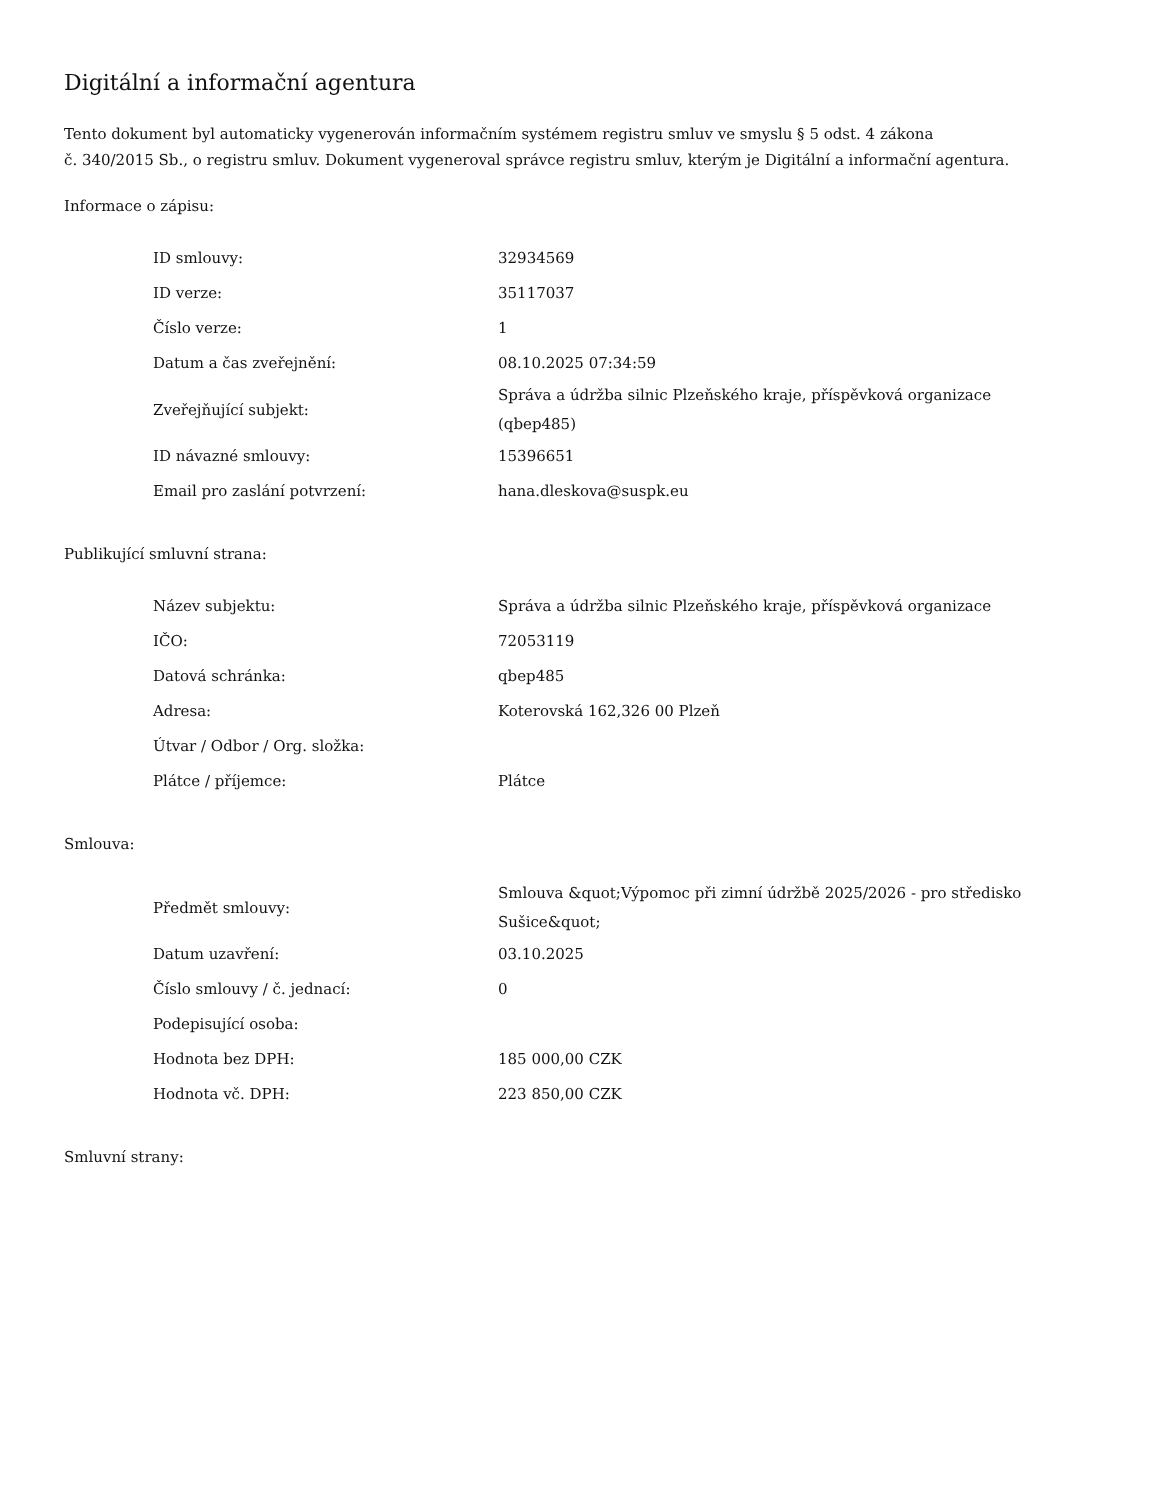Digitální a informační agentura
Tento dokument byl automaticky vygenerován informačním systémem registru smluv ve smyslu § 5 odst. 4 zákona
č. 340/2015 Sb., o registru smluv. Dokument vygeneroval správce registru smluv, kterým je Digitální a informační agentura.
Informace o zápisu:
| ID smlouvy: | 32934569 |
| ID verze: | 35117037 |
| Číslo verze: | 1 |
| Datum a čas zveřejnění: | 08.10.2025 07:34:59 |
| Zveřejňující subjekt: | Správa a údržba silnic Plzeňského kraje, příspěvková organizace (qbep485) |
| ID návazné smlouvy: | 15396651 |
| Email pro zaslání potvrzení: | hana.dleskova@suspk.eu |
Publikující smluvní strana:
| Název subjektu: | Správa a údržba silnic Plzeňského kraje, příspěvková organizace |
| IČO: | 72053119 |
| Datová schránka: | qbep485 |
| Adresa: | Koterovská 162,326 00 Plzeň |
| Útvar / Odbor / Org. složka: | |
| Plátce / příjemce: | Plátce |
Smlouva:
| Předmět smlouvy: | Smlouva &quot;Výpomoc při zimní údržbě 2025/2026 - pro středisko Sušice&quot; |
| Datum uzavření: | 03.10.2025 |
| Číslo smlouvy / č. jednací: | 0 |
| Podepisující osoba: | |
| Hodnota bez DPH: | 185 000,00 CZK |
| Hodnota vč. DPH: | 223 850,00 CZK |
Smluvní strany: